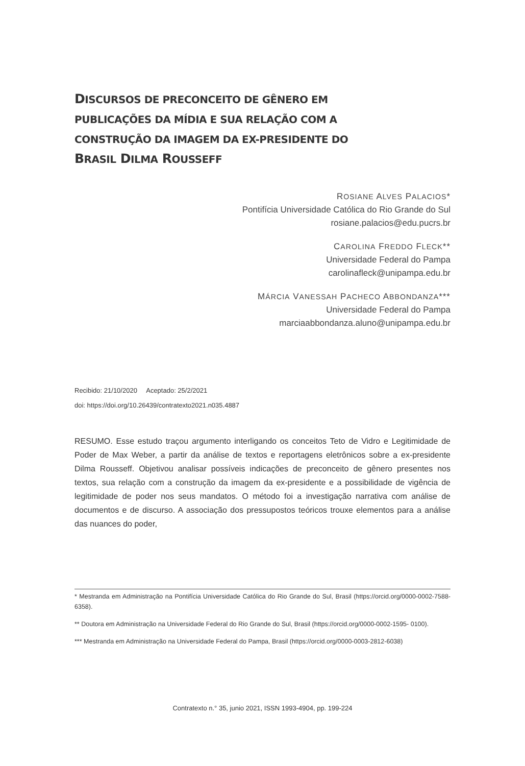DISCURSOS DE PRECONCEITO DE GÊNERO EM PUBLICAÇÕES DA MÍDIA E SUA RELAÇÃO COM A CONSTRUÇÃO DA IMAGEM DA EX-PRESIDENTE DO BRASIL DILMA ROUSSEFF
ROSIANE ALVES PALACIOS*
Pontifícia Universidade Católica do Rio Grande do Sul
rosiane.palacios@edu.pucrs.br
CAROLINA FREDDO FLECK**
Universidade Federal do Pampa
carolinafleck@unipampa.edu.br
MÁRCIA VANESSAH PACHECO ABBONDANZA***
Universidade Federal do Pampa
marciaabbondanza.aluno@unipampa.edu.br
Recibido: 21/10/2020 Aceptado: 25/2/2021
doi: https://doi.org/10.26439/contratexto2021.n035.4887
RESUMO. Esse estudo traçou argumento interligando os conceitos Teto de Vidro e Legitimidade de Poder de Max Weber, a partir da análise de textos e reportagens eletrônicos sobre a ex-presidente Dilma Rousseff. Objetivou analisar possíveis indicações de preconceito de gênero presentes nos textos, sua relação com a construção da imagem da ex-presidente e a possibilidade de vigência de legitimidade de poder nos seus mandatos. O método foi a investigação narrativa com análise de documentos e de discurso. A associação dos pressupostos teóricos trouxe elementos para a análise das nuances do poder,
* Mestranda em Administração na Pontifícia Universidade Católica do Rio Grande do Sul, Brasil (https://orcid.org/0000-0002-7588-6358).
** Doutora em Administração na Universidade Federal do Rio Grande do Sul, Brasil (https://orcid.org/0000-0002-1595- 0100).
*** Mestranda em Administração na Universidade Federal do Pampa, Brasil (https://orcid.org/0000-0003-2812-6038)
Contratexto n.° 35, junio 2021, ISSN 1993-4904, pp. 199-224